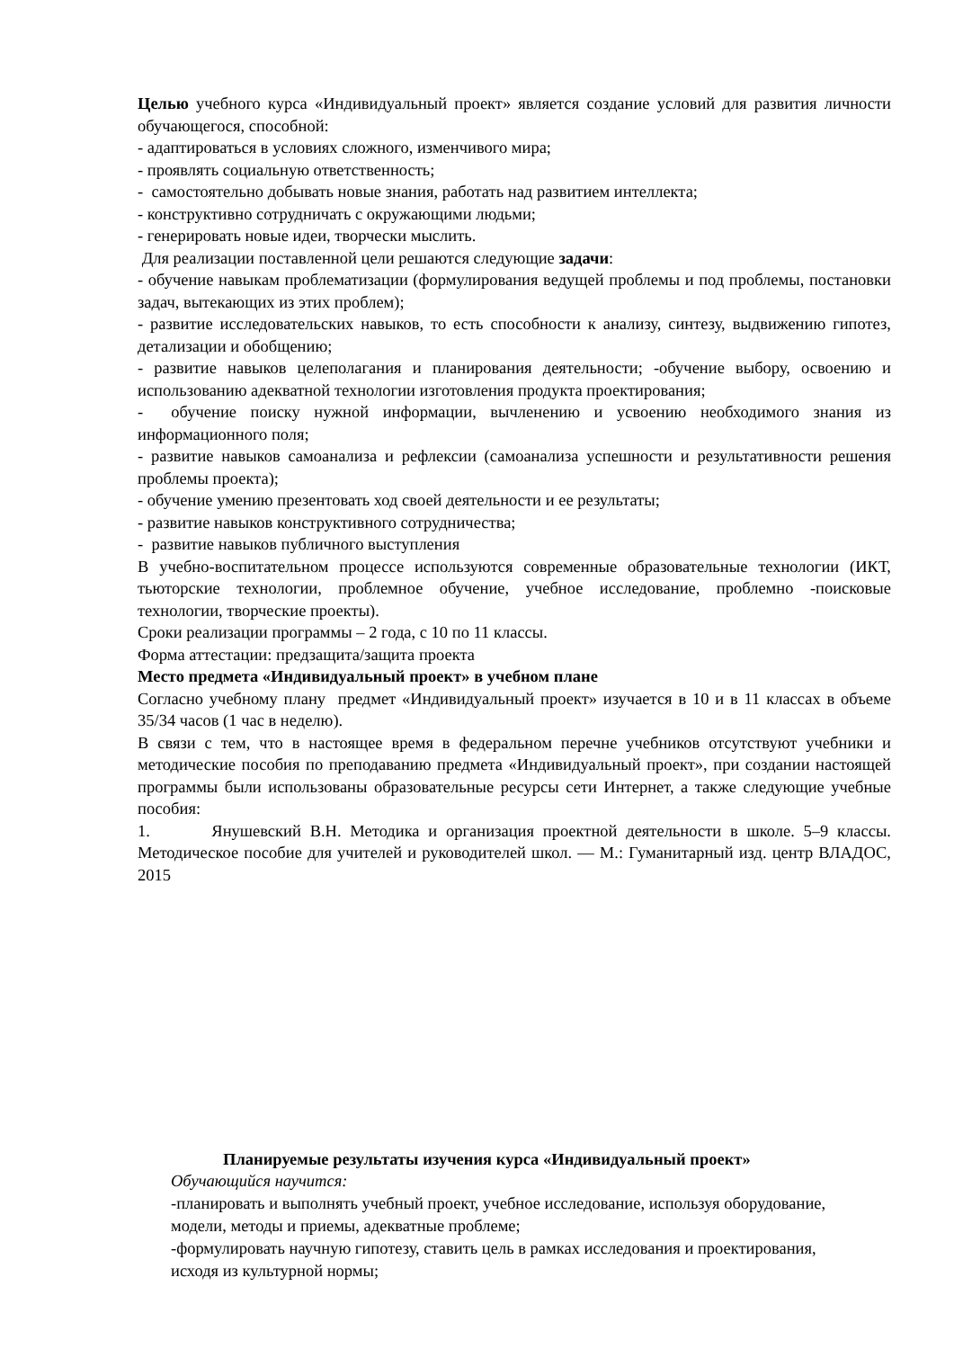Целью учебного курса «Индивидуальный проект» является создание условий для развития личности обучающегося, способной:
- адаптироваться в условиях сложного, изменчивого мира;
- проявлять социальную ответственность;
- самостоятельно добывать новые знания, работать над развитием интеллекта;
- конструктивно сотрудничать с окружающими людьми;
- генерировать новые идеи, творчески мыслить.
Для реализации поставленной цели решаются следующие задачи:
- обучение навыкам проблематизации (формулирования ведущей проблемы и под проблемы, постановки задач, вытекающих из этих проблем);
- развитие исследовательских навыков, то есть способности к анализу, синтезу, выдвижению гипотез, детализации и обобщению;
- развитие навыков целеполагания и планирования деятельности; -обучение выбору, освоению и использованию адекватной технологии изготовления продукта проектирования;
- обучение поиску нужной информации, вычленению и усвоению необходимого знания из информационного поля;
- развитие навыков самоанализа и рефлексии (самоанализа успешности и результативности решения проблемы проекта);
- обучение умению презентовать ход своей деятельности и ее результаты;
- развитие навыков конструктивного сотрудничества;
- развитие навыков публичного выступления
В учебно-воспитательном процессе используются современные образовательные технологии (ИКТ, тьюторские технологии, проблемное обучение, учебное исследование, проблемно -поисковые технологии, творческие проекты).
Сроки реализации программы – 2 года, с 10 по 11 классы.
Форма аттестации: предзащита/защита проекта
Место предмета «Индивидуальный проект» в учебном плане
Согласно учебному плану предмет «Индивидуальный проект» изучается в 10 и в 11 классах в объеме 35/34 часов (1 час в неделю).
В связи с тем, что в настоящее время в федеральном перечне учебников отсутствуют учебники и методические пособия по преподаванию предмета «Индивидуальный проект», при создании настоящей программы были использованы образовательные ресурсы сети Интернет, а также следующие учебные пособия:
1. Янушевский В.Н. Методика и организация проектной деятельности в школе. 5–9 классы. Методическое пособие для учителей и руководителей школ. — М.: Гуманитарный изд. центр ВЛАДОС, 2015
Планируемые результаты изучения курса «Индивидуальный проект»
Обучающийся научится:
-планировать и выполнять учебный проект, учебное исследование, используя оборудование, модели, методы и приемы, адекватные проблеме;
-формулировать научную гипотезу, ставить цель в рамках исследования и проектирования, исходя из культурной нормы;